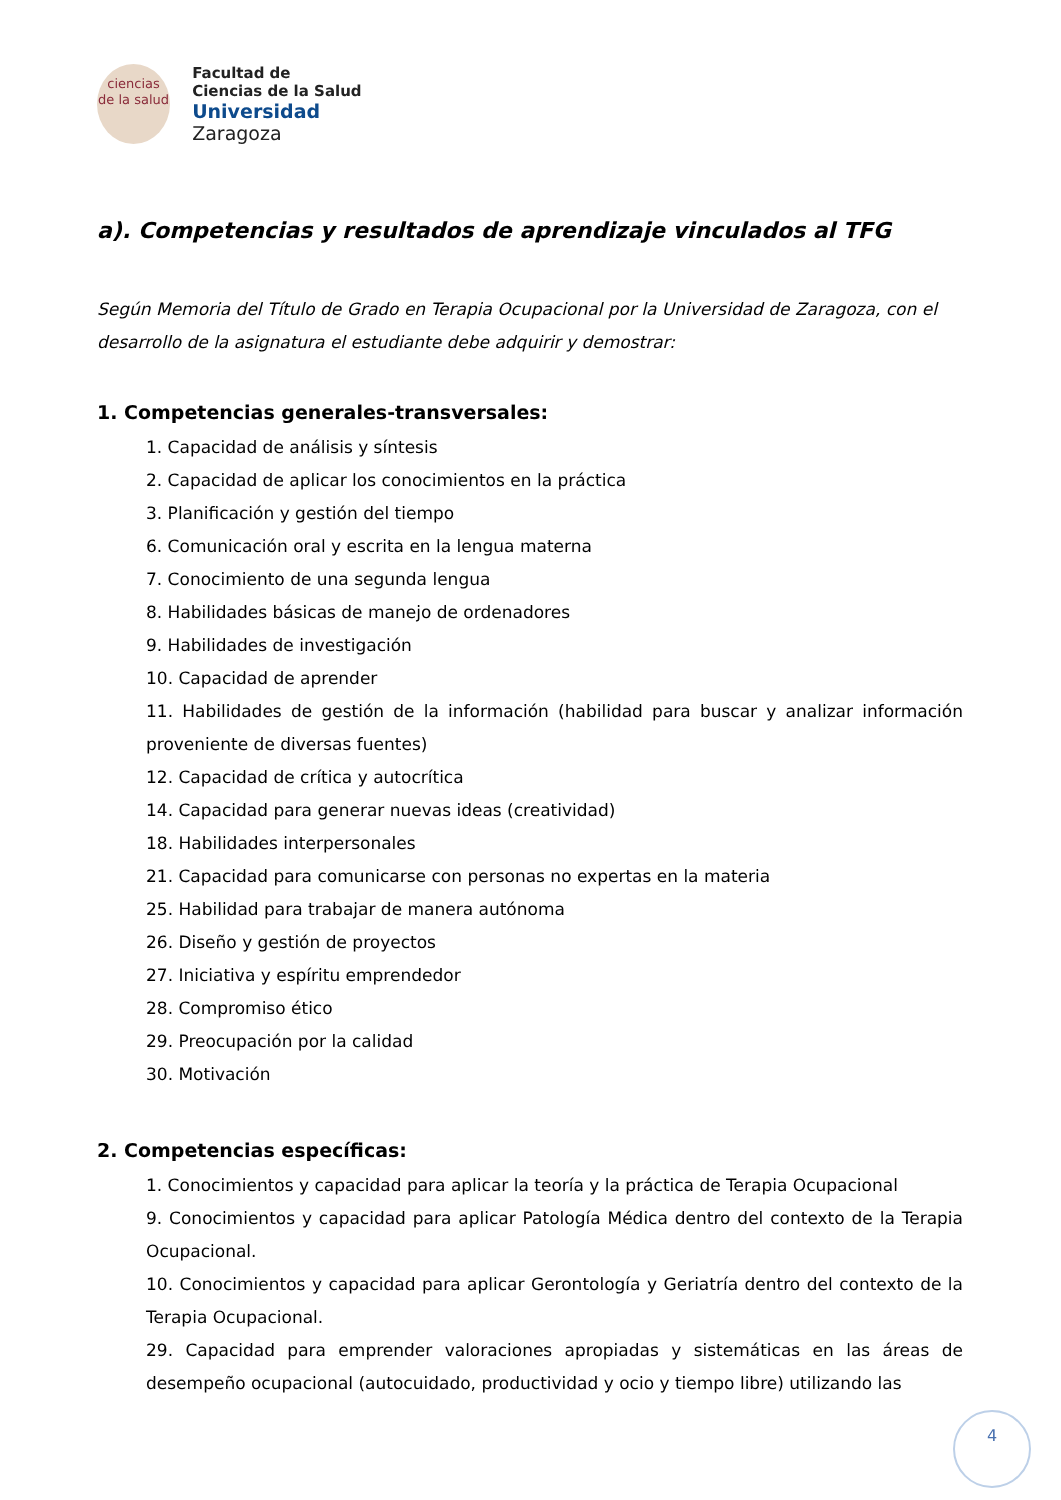ciencias
de la salud
Facultad de
Ciencias de la Salud
Universidad Zaragoza
a). Competencias y resultados de aprendizaje vinculados al TFG
Según Memoria del Título de Grado en Terapia Ocupacional por la Universidad de Zaragoza, con el desarrollo de la asignatura el estudiante debe adquirir y demostrar:
1. Competencias generales-transversales:
1. Capacidad de análisis y síntesis
2. Capacidad de aplicar los conocimientos en la práctica
3. Planificación y gestión del tiempo
6. Comunicación oral y escrita en la lengua materna
7. Conocimiento de una segunda lengua
8. Habilidades básicas de manejo de ordenadores
9. Habilidades de investigación
10. Capacidad de aprender
11. Habilidades de gestión de la información (habilidad para buscar y analizar información proveniente de diversas fuentes)
12. Capacidad de crítica y autocrítica
14. Capacidad para generar nuevas ideas (creatividad)
18. Habilidades interpersonales
21. Capacidad para comunicarse con personas no expertas en la materia
25. Habilidad para trabajar de manera autónoma
26. Diseño y gestión de proyectos
27. Iniciativa y espíritu emprendedor
28. Compromiso ético
29. Preocupación por la calidad
30. Motivación
2. Competencias específicas:
1. Conocimientos y capacidad para aplicar la teoría y la práctica de Terapia Ocupacional
9. Conocimientos y capacidad para aplicar Patología Médica dentro del contexto de la Terapia Ocupacional.
10. Conocimientos y capacidad para aplicar Gerontología y Geriatría dentro del contexto de la Terapia Ocupacional.
29. Capacidad para emprender valoraciones apropiadas y sistemáticas en las áreas de desempeño ocupacional (autocuidado, productividad y ocio y tiempo libre) utilizando las
4